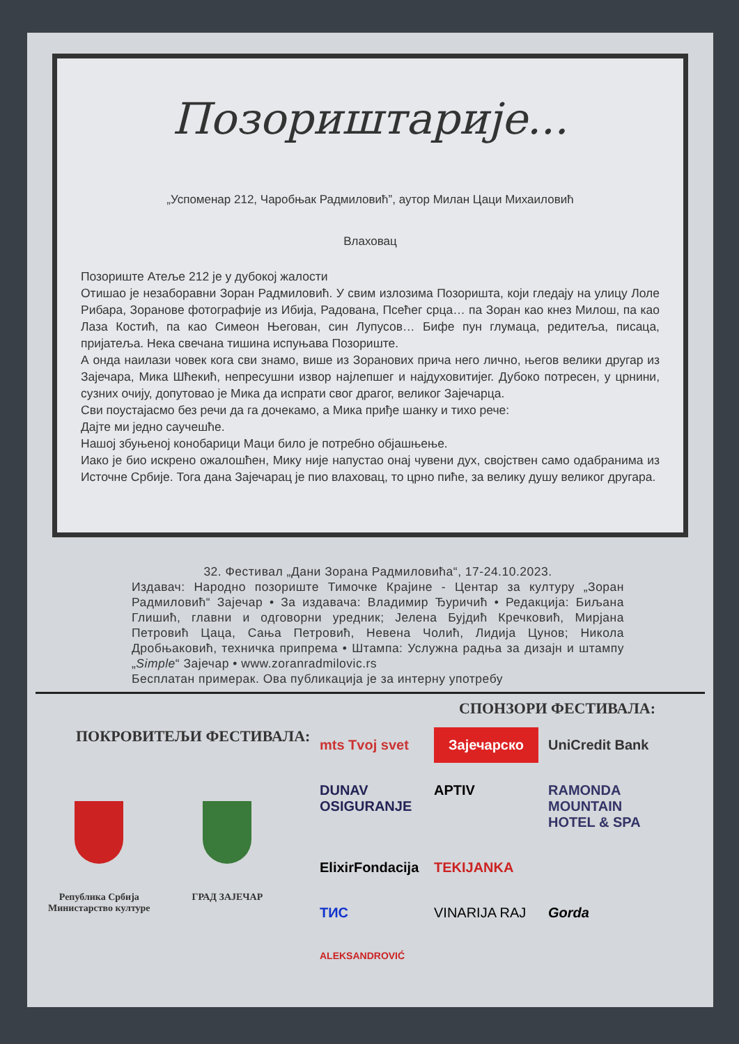Позориштарије...
„Успоменар 212, Чаробњак Радмиловић”, аутор Милан Цаци Михаиловић
Влаховац
Позориште Атеље 212 је у дубокој жалости
Отишао је незаборавни Зоран Радмиловић. У свим излозима Позоришта, који гледају на улицу Лоле Рибара, Зоранове фотографије из Ибија, Радована, Псећег срца… па Зоран као кнез Милош, па као Лаза Костић, па као Симеон Његован, син Лупусов… Бифе пун глумаца, редитеља, писаца, пријатеља. Нека свечана тишина испуњава Позориште.
А онда наилази човек кога сви знамо, више из Зоранових прича него лично, његов велики другар из Зајечара, Мика Шћекић, непресушни извор најлепшег и најдуховитијег. Дубоко потресен, у црнини, сузних очију, допутовао је Мика да испрати свог драгог, великог Зајечарца.
Сви поустајасмо без речи да га дочекамо, а Мика приђе шанку и тихо рече:
Дајте ми једно саучешће.
Нашој збуњеној конобарици Маци било је потребно објашњење.
Иако је био искрено ожалошћен, Мику није напустао онај чувени дух, својствен само одабранима из Источне Србије. Тога дана Зајечарац је пио влаховац, то црно пиће, за велику душу великог другара.
32. Фестивал „Дани Зорана Радмиловића“, 17-24.10.2023.
Издавач: Народно позориште Тимочке Крајине - Центар за културу „Зоран Радмиловић“ Зајечар • За издавача: Владимир Ђуричић • Редакција: Биљана Глишић, главни и одговорни уредник; Јелена Бујдић Кречковић, Мирјана Петровић Цаца, Сања Петровић, Невена Чолић, Лидија Цунов; Никола Дробњаковић, техничка припрема • Штампа: Услужна радња за дизајн и штампу „Simple“ Зајечар • www.zoranradmilovic.rs
Бесплатан примерак. Ова публикација је за интерну употребу
ПОКРОВИТЕЉИ ФЕСТИВАЛА:
Република Србија
Министарство културе
ГРАД ЗАЈЕЧАР
СПОНЗОРИ ФЕСТИВАЛА:
mts Tvoj svet Зајечарско UniCredit Bank DUNAV OSIGURANJE APTIV RAMONDA MOUNTAIN HOTEL & SPA ElixirFondacija TEKIJANKA ТИС VINARIJA RAJ Gorda ALEKSANDROVIĆ